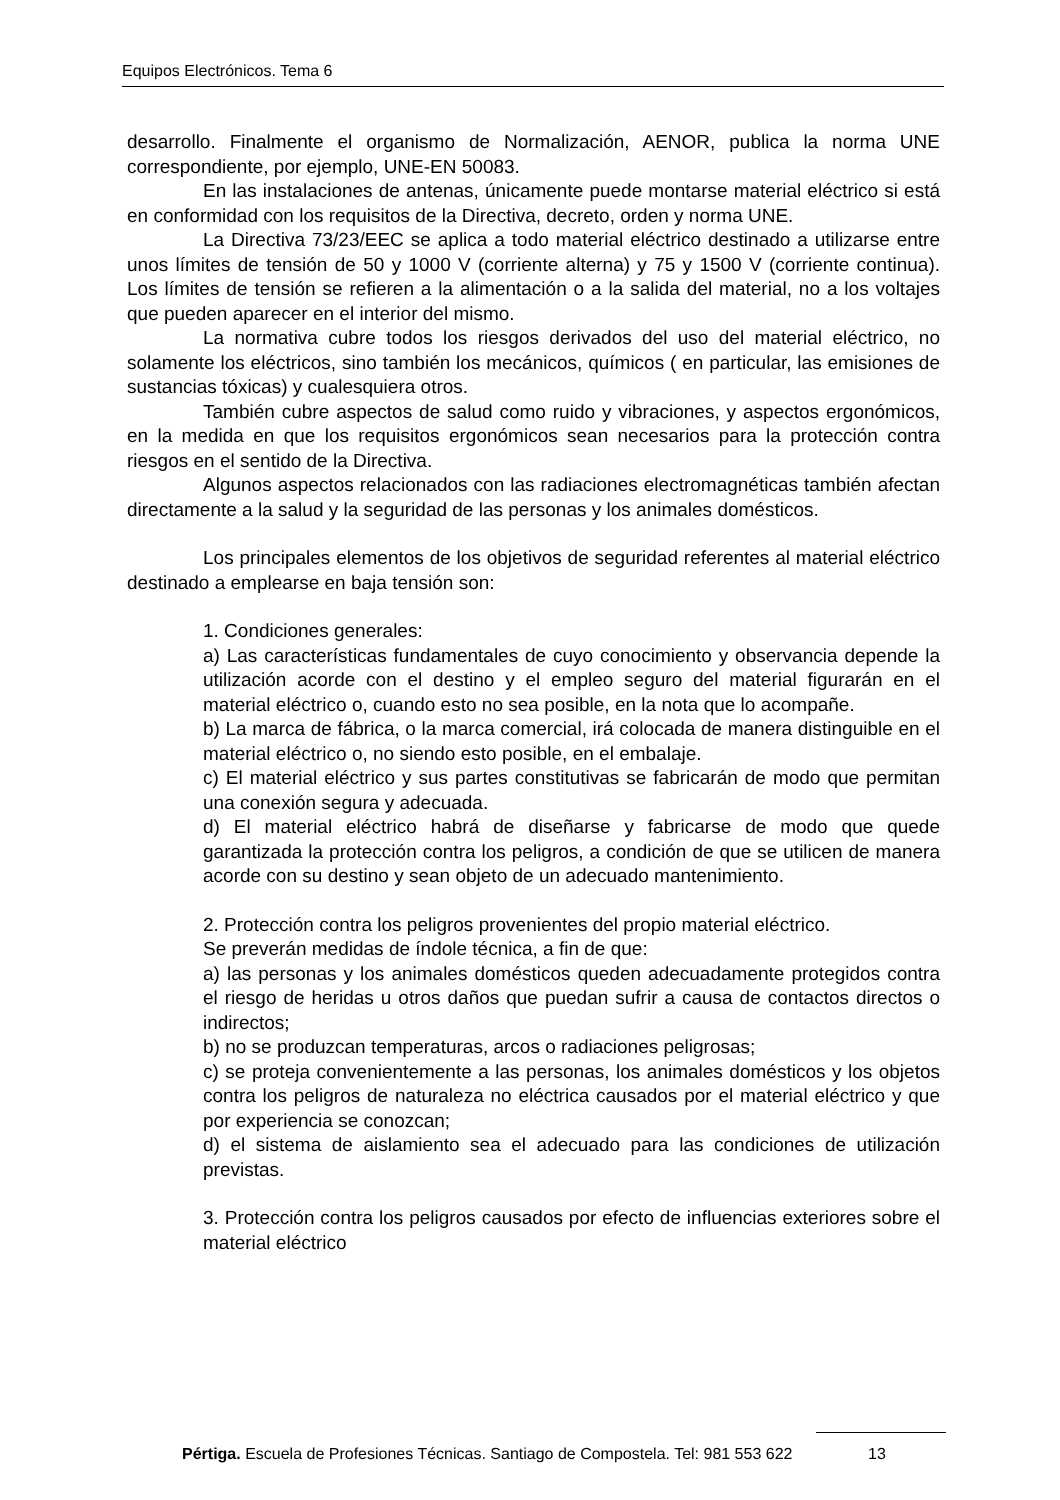Equipos Electrónicos. Tema 6
desarrollo. Finalmente el organismo de Normalización, AENOR, publica la norma UNE correspondiente, por ejemplo, UNE-EN 50083.
En las instalaciones de antenas, únicamente puede montarse material eléctrico si está en conformidad con los requisitos de la Directiva, decreto, orden y norma UNE.
La Directiva 73/23/EEC se aplica a todo material eléctrico destinado a utilizarse entre unos límites de tensión de 50 y 1000 V (corriente alterna) y 75 y 1500 V (corriente continua). Los límites de tensión se refieren a la alimentación o a la salida del material, no a los voltajes que pueden aparecer en el interior del mismo.
La normativa cubre todos los riesgos derivados del uso del material eléctrico, no solamente los eléctricos, sino también los mecánicos, químicos ( en particular, las emisiones de sustancias tóxicas) y cualesquiera otros.
También cubre aspectos de salud como ruido y vibraciones, y aspectos ergonómicos, en la medida en que los requisitos ergonómicos sean necesarios para la protección contra riesgos en el sentido de la Directiva.
Algunos aspectos relacionados con las radiaciones electromagnéticas también afectan directamente a la salud y la seguridad de las personas y los animales domésticos.
Los principales elementos de los objetivos de seguridad referentes al material eléctrico destinado a emplearse en baja tensión son:
1. Condiciones generales:
a) Las características fundamentales de cuyo conocimiento y observancia depende la utilización acorde con el destino y el empleo seguro del material figurarán en el material eléctrico o, cuando esto no sea posible, en la nota que lo acompañe.
b) La marca de fábrica, o la marca comercial, irá colocada de manera distinguible en el material eléctrico o, no siendo esto posible, en el embalaje.
c) El material eléctrico y sus partes constitutivas se fabricarán de modo que permitan una conexión segura y adecuada.
d) El material eléctrico habrá de diseñarse y fabricarse de modo que quede garantizada la protección contra los peligros, a condición de que se utilicen de manera acorde con su destino y sean objeto de un adecuado mantenimiento.
2. Protección contra los peligros provenientes del propio material eléctrico.
Se preverán medidas de índole técnica, a fin de que:
a) las personas y los animales domésticos queden adecuadamente protegidos contra el riesgo de heridas u otros daños que puedan sufrir a causa de contactos directos o indirectos;
b) no se produzcan temperaturas, arcos o radiaciones peligrosas;
c) se proteja convenientemente a las personas, los animales domésticos y los objetos contra los peligros de naturaleza no eléctrica causados por el material eléctrico y que por experiencia se conozcan;
d) el sistema de aislamiento sea el adecuado para las condiciones de utilización previstas.
3. Protección contra los peligros causados por efecto de influencias exteriores sobre el material eléctrico
Pértiga. Escuela de Profesiones Técnicas. Santiago de Compostela. Tel: 981 553 622
13